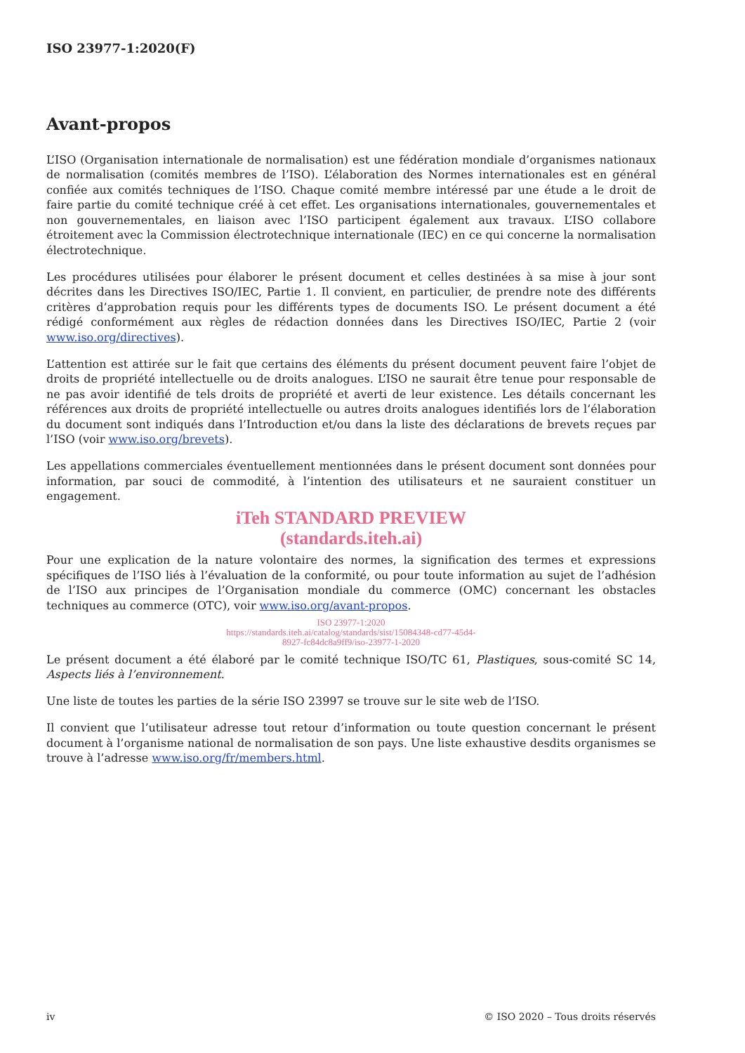ISO 23977-1:2020(F)
Avant-propos
L’ISO (Organisation internationale de normalisation) est une fédération mondiale d’organismes nationaux de normalisation (comités membres de l’ISO). L’élaboration des Normes internationales est en général confiée aux comités techniques de l’ISO. Chaque comité membre intéressé par une étude a le droit de faire partie du comité technique créé à cet effet. Les organisations internationales, gouvernementales et non gouvernementales, en liaison avec l’ISO participent également aux travaux. L’ISO collabore étroitement avec la Commission électrotechnique internationale (IEC) en ce qui concerne la normalisation électrotechnique.
Les procédures utilisées pour élaborer le présent document et celles destinées à sa mise à jour sont décrites dans les Directives ISO/IEC, Partie 1. Il convient, en particulier, de prendre note des différents critères d’approbation requis pour les différents types de documents ISO. Le présent document a été rédigé conformément aux règles de rédaction données dans les Directives ISO/IEC, Partie 2 (voir www.iso.org/directives).
L’attention est attirée sur le fait que certains des éléments du présent document peuvent faire l’objet de droits de propriété intellectuelle ou de droits analogues. L’ISO ne saurait être tenue pour responsable de ne pas avoir identifié de tels droits de propriété et averti de leur existence. Les détails concernant les références aux droits de propriété intellectuelle ou autres droits analogues identifiés lors de l’élaboration du document sont indiqués dans l’Introduction et/ou dans la liste des déclarations de brevets reçues par l’ISO (voir www.iso.org/brevets).
Les appellations commerciales éventuellement mentionnées dans le présent document sont données pour information, par souci de commodité, à l’intention des utilisateurs et ne sauraient constituer un engagement.
iTeh STANDARD PREVIEW
(standards.iteh.ai)
Pour une explication de la nature volontaire des normes, la signification des termes et expressions spécifiques de l’ISO liés à l’évaluation de la conformité, ou pour toute information au sujet de l’adhésion de l’ISO aux principes de l’Organisation mondiale du commerce (OMC) concernant les obstacles techniques au commerce (OTC), voir www.iso.org/avant-propos.
ISO 23977-1:2020
https://standards.iteh.ai/catalog/standards/sist/15084348-cd77-45d4-
8927-fc84dc8a9ff9/iso-23977-1-2020
Le présent document a été élaboré par le comité technique ISO/TC 61, Plastiques, sous-comité SC 14, Aspects liés à l’environnement.
Une liste de toutes les parties de la série ISO 23997 se trouve sur le site web de l’ISO.
Il convient que l’utilisateur adresse tout retour d’information ou toute question concernant le présent document à l’organisme national de normalisation de son pays. Une liste exhaustive desdits organismes se trouve à l’adresse www.iso.org/fr/members.html.
iv © ISO 2020 – Tous droits réservés